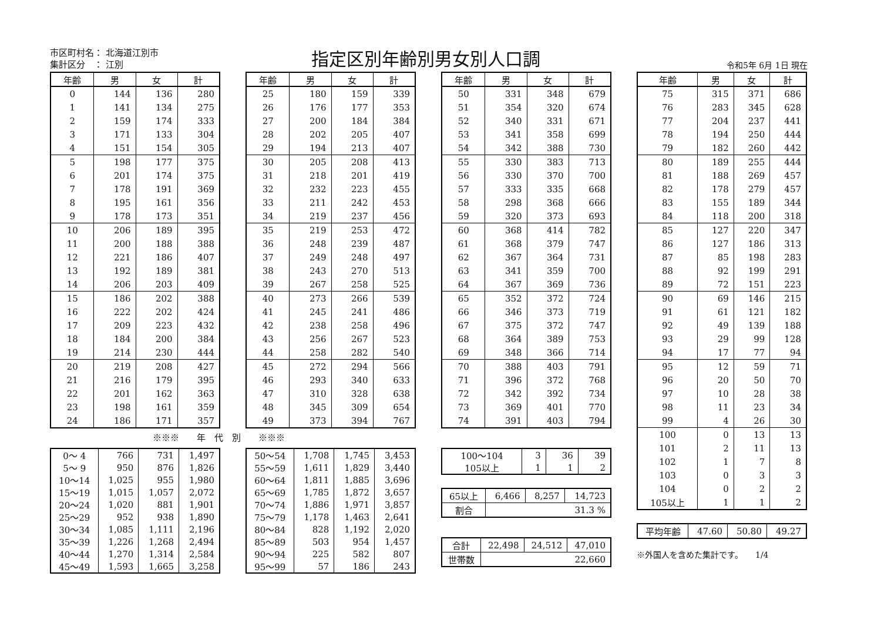市区町村名： 北海道江別市
集計区分　： 江別
指定区別年齢別男女別人口調
令和5年 6月 1日 現在
| 年齢 | 男 | 女 | 計 |
| --- | --- | --- | --- |
| 0 | 144 | 136 | 280 |
| 1 | 141 | 134 | 275 |
| 2 | 159 | 174 | 333 |
| 3 | 171 | 133 | 304 |
| 4 | 151 | 154 | 305 |
| 5 | 198 | 177 | 375 |
| 6 | 201 | 174 | 375 |
| 7 | 178 | 191 | 369 |
| 8 | 195 | 161 | 356 |
| 9 | 178 | 173 | 351 |
| 10 | 206 | 189 | 395 |
| 11 | 200 | 188 | 388 |
| 12 | 221 | 186 | 407 |
| 13 | 192 | 189 | 381 |
| 14 | 206 | 203 | 409 |
| 15 | 186 | 202 | 388 |
| 16 | 222 | 202 | 424 |
| 17 | 209 | 223 | 432 |
| 18 | 184 | 200 | 384 |
| 19 | 214 | 230 | 444 |
| 20 | 219 | 208 | 427 |
| 21 | 216 | 179 | 395 |
| 22 | 201 | 162 | 363 |
| 23 | 198 | 161 | 359 |
| 24 | 186 | 171 | 357 |
※※※　　年　代　別　　※※※
| 0～ 4 | 766 | 731 | 1,497 |
| 5～ 9 | 950 | 876 | 1,826 |
| 10～14 | 1,025 | 955 | 1,980 |
| 15～19 | 1,015 | 1,057 | 2,072 |
| 20～24 | 1,020 | 881 | 1,901 |
| 25～29 | 952 | 938 | 1,890 |
| 30～34 | 1,085 | 1,111 | 2,196 |
| 35～39 | 1,226 | 1,268 | 2,494 |
| 40～44 | 1,270 | 1,314 | 2,584 |
| 45～49 | 1,593 | 1,665 | 3,258 |
| 年齢 | 男 | 女 | 計 |
| --- | --- | --- | --- |
| 25 | 180 | 159 | 339 |
| 26 | 176 | 177 | 353 |
| 27 | 200 | 184 | 384 |
| 28 | 202 | 205 | 407 |
| 29 | 194 | 213 | 407 |
| 30 | 205 | 208 | 413 |
| 31 | 218 | 201 | 419 |
| 32 | 232 | 223 | 455 |
| 33 | 211 | 242 | 453 |
| 34 | 219 | 237 | 456 |
| 35 | 219 | 253 | 472 |
| 36 | 248 | 239 | 487 |
| 37 | 249 | 248 | 497 |
| 38 | 243 | 270 | 513 |
| 39 | 267 | 258 | 525 |
| 40 | 273 | 266 | 539 |
| 41 | 245 | 241 | 486 |
| 42 | 238 | 258 | 496 |
| 43 | 256 | 267 | 523 |
| 44 | 258 | 282 | 540 |
| 45 | 272 | 294 | 566 |
| 46 | 293 | 340 | 633 |
| 47 | 310 | 328 | 638 |
| 48 | 345 | 309 | 654 |
| 49 | 373 | 394 | 767 |
| 50～54 | 1,708 | 1,745 | 3,453 |
| 55～59 | 1,611 | 1,829 | 3,440 |
| 60～64 | 1,811 | 1,885 | 3,696 |
| 65～69 | 1,785 | 1,872 | 3,657 |
| 70～74 | 1,886 | 1,971 | 3,857 |
| 75～79 | 1,178 | 1,463 | 2,641 |
| 80～84 | 828 | 1,192 | 2,020 |
| 85～89 | 503 | 954 | 1,457 |
| 90～94 | 225 | 582 | 807 |
| 95～99 | 57 | 186 | 243 |
| 年齢 | 男 | 女 | 計 |
| --- | --- | --- | --- |
| 50 | 331 | 348 | 679 |
| 51 | 354 | 320 | 674 |
| 52 | 340 | 331 | 671 |
| 53 | 341 | 358 | 699 |
| 54 | 342 | 388 | 730 |
| 55 | 330 | 383 | 713 |
| 56 | 330 | 370 | 700 |
| 57 | 333 | 335 | 668 |
| 58 | 298 | 368 | 666 |
| 59 | 320 | 373 | 693 |
| 60 | 368 | 414 | 782 |
| 61 | 368 | 379 | 747 |
| 62 | 367 | 364 | 731 |
| 63 | 341 | 359 | 700 |
| 64 | 367 | 369 | 736 |
| 65 | 352 | 372 | 724 |
| 66 | 346 | 373 | 719 |
| 67 | 375 | 372 | 747 |
| 68 | 364 | 389 | 753 |
| 69 | 348 | 366 | 714 |
| 70 | 388 | 403 | 791 |
| 71 | 396 | 372 | 768 |
| 72 | 342 | 392 | 734 |
| 73 | 369 | 401 | 770 |
| 74 | 391 | 403 | 794 |
| 100～104 | 3 | 36 | 39 |
| 105以上 | 1 | 1 | 2 |
| 65以上 | 6,466 | 8,257 | 14,723 |
| 割合 | 31.3 % | | |
| 合計 | 22,498 | 24,512 | 47,010 |
| 世帯数 | 22,660 | | |
| 年齢 | 男 | 女 | 計 |
| --- | --- | --- | --- |
| 75 | 315 | 371 | 686 |
| 76 | 283 | 345 | 628 |
| 77 | 204 | 237 | 441 |
| 78 | 194 | 250 | 444 |
| 79 | 182 | 260 | 442 |
| 80 | 189 | 255 | 444 |
| 81 | 188 | 269 | 457 |
| 82 | 178 | 279 | 457 |
| 83 | 155 | 189 | 344 |
| 84 | 118 | 200 | 318 |
| 85 | 127 | 220 | 347 |
| 86 | 127 | 186 | 313 |
| 87 | 85 | 198 | 283 |
| 88 | 92 | 199 | 291 |
| 89 | 72 | 151 | 223 |
| 90 | 69 | 146 | 215 |
| 91 | 61 | 121 | 182 |
| 92 | 49 | 139 | 188 |
| 93 | 29 | 99 | 128 |
| 94 | 17 | 77 | 94 |
| 95 | 12 | 59 | 71 |
| 96 | 20 | 50 | 70 |
| 97 | 10 | 28 | 38 |
| 98 | 11 | 23 | 34 |
| 99 | 4 | 26 | 30 |
| 100 | 0 | 13 | 13 |
| 101 | 2 | 11 | 13 |
| 102 | 1 | 7 | 8 |
| 103 | 0 | 3 | 3 |
| 104 | 0 | 2 | 2 |
| 105以上 | 1 | 1 | 2 |
| 平均年齢 | 47.60 | 50.80 | 49.27 |
※外国人を含めた集計です。　　1/4